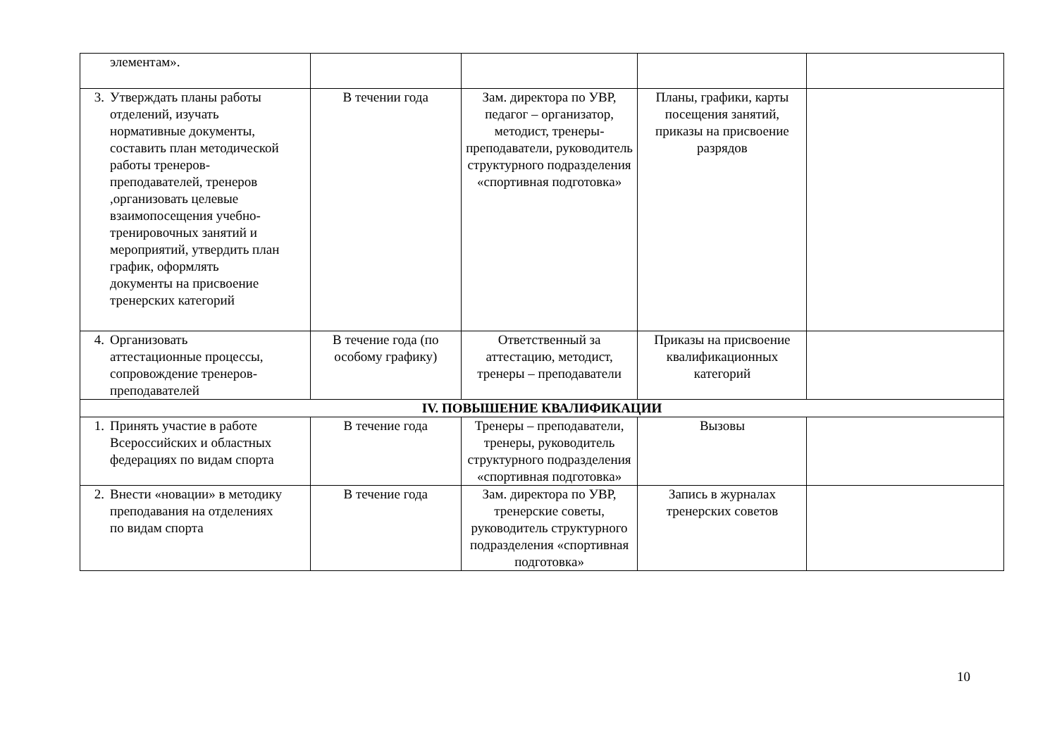| элементам». | | | | |
| 3. Утверждать планы работы отделений, изучать нормативные документы, составить план методической работы тренеров-преподавателей, тренеров ,организовать целевые взаимопосещения учебно-тренировочных занятий и мероприятий, утвердить план график, оформлять документы на присвоение тренерских категорий | В течении года | Зам. директора по УВР, педагог – организатор, методист, тренеры-преподаватели, руководитель структурного подразделения «спортивная подготовка» | Планы, графики, карты посещения занятий, приказы на присвоение разрядов | |
| 4. Организовать аттестационные процессы, сопровождение тренеров-преподавателей | В течение года (по особому графику) | Ответственный за аттестацию, методист, тренеры – преподаватели | Приказы на присвоение квалификационных категорий | |
| IV. ПОВЫШЕНИЕ КВАЛИФИКАЦИИ | | | | |
| 1. Принять участие в работе Всероссийских и областных федерациях по видам спорта | В течение года | Тренеры – преподаватели, тренеры, руководитель структурного подразделения «спортивная подготовка» | Вызовы | |
| 2. Внести «новации» в методику преподавания на отделениях по видам спорта | В течение года | Зам. директора по УВР, тренерские советы, руководитель структурного подразделения «спортивная подготовка» | Запись в журналах тренерских советов | |
10